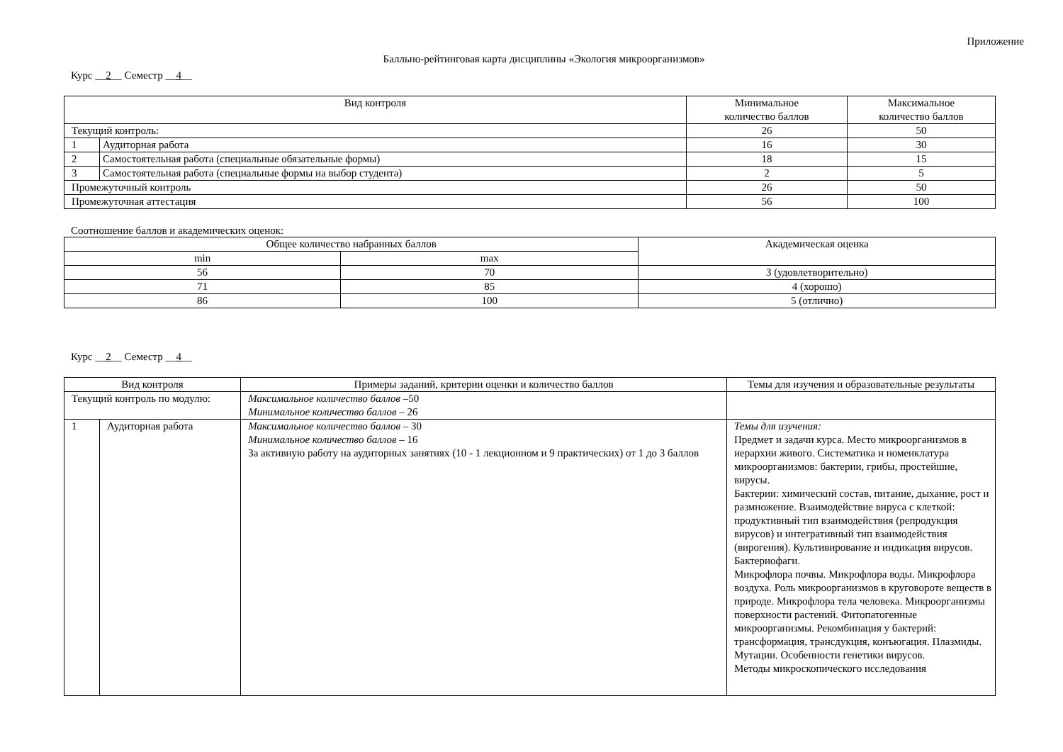Приложение
Балльно-рейтинговая карта дисциплины «Экология микроорганизмов»
Курс __2__ Семестр __4__
| Вид контроля | | Минимальное количество баллов | Максимальное количество баллов |
| --- | --- | --- | --- |
| Текущий контроль: | | 26 | 50 |
| 1 | Аудиторная работа | 16 | 30 |
| 2 | Самостоятельная работа (специальные обязательные формы) | 18 | 15 |
| 3 | Самостоятельная работа (специальные формы на выбор студента) | 2 | 5 |
| Промежуточный контроль | | 26 | 50 |
| Промежуточная аттестация | | 56 | 100 |
Соотношение баллов и академических оценок:
| Общее количество набранных баллов | | Академическая оценка |
| --- | --- | --- |
| min | max | |
| 56 | 70 | 3 (удовлетворительно) |
| 71 | 85 | 4 (хорошо) |
| 86 | 100 | 5 (отлично) |
Курс __2__ Семестр __4__
| Вид контроля | | Примеры заданий, критерии оценки и количество баллов | Темы для изучения и образовательные результаты |
| --- | --- | --- | --- |
| Текущий контроль по модулю: | | Максимальное количество баллов –50 Минимальное количество баллов – 26 | |
| 1 | Аудиторная работа | Максимальное количество баллов – 30 Минимальное количество баллов – 16 За активную работу на аудиторных занятиях (10 - 1 лекционном и 9 практических) от 1 до 3 баллов | Темы для изучения: Предмет и задачи курса. Место микроорганизмов в иерархии живого. Систематика и номенклатура микроорганизмов: бактерии, грибы, простейшие, вирусы. Бактерии: химический состав, питание, дыхание, рост и размножение. Взаимодействие вируса с клеткой: продуктивный тип взаимодействия (репродукция вирусов) и интегративный тип взаимодействия (вирогения). Культивирование и индикация вирусов. Бактериофаги. Микрофлора почвы. Микрофлора воды. Микрофлора воздуха. Роль микроорганизмов в круговороте веществ в природе. Микрофлора тела человека. Микроорганизмы поверхности растений. Фитопатогенные микроорганизмы. Рекомбинация у бактерий: трансформация, трансдукция, конъюгация. Плазмиды. Мутации. Особенности генетики вирусов. Методы микроскопического исследования |